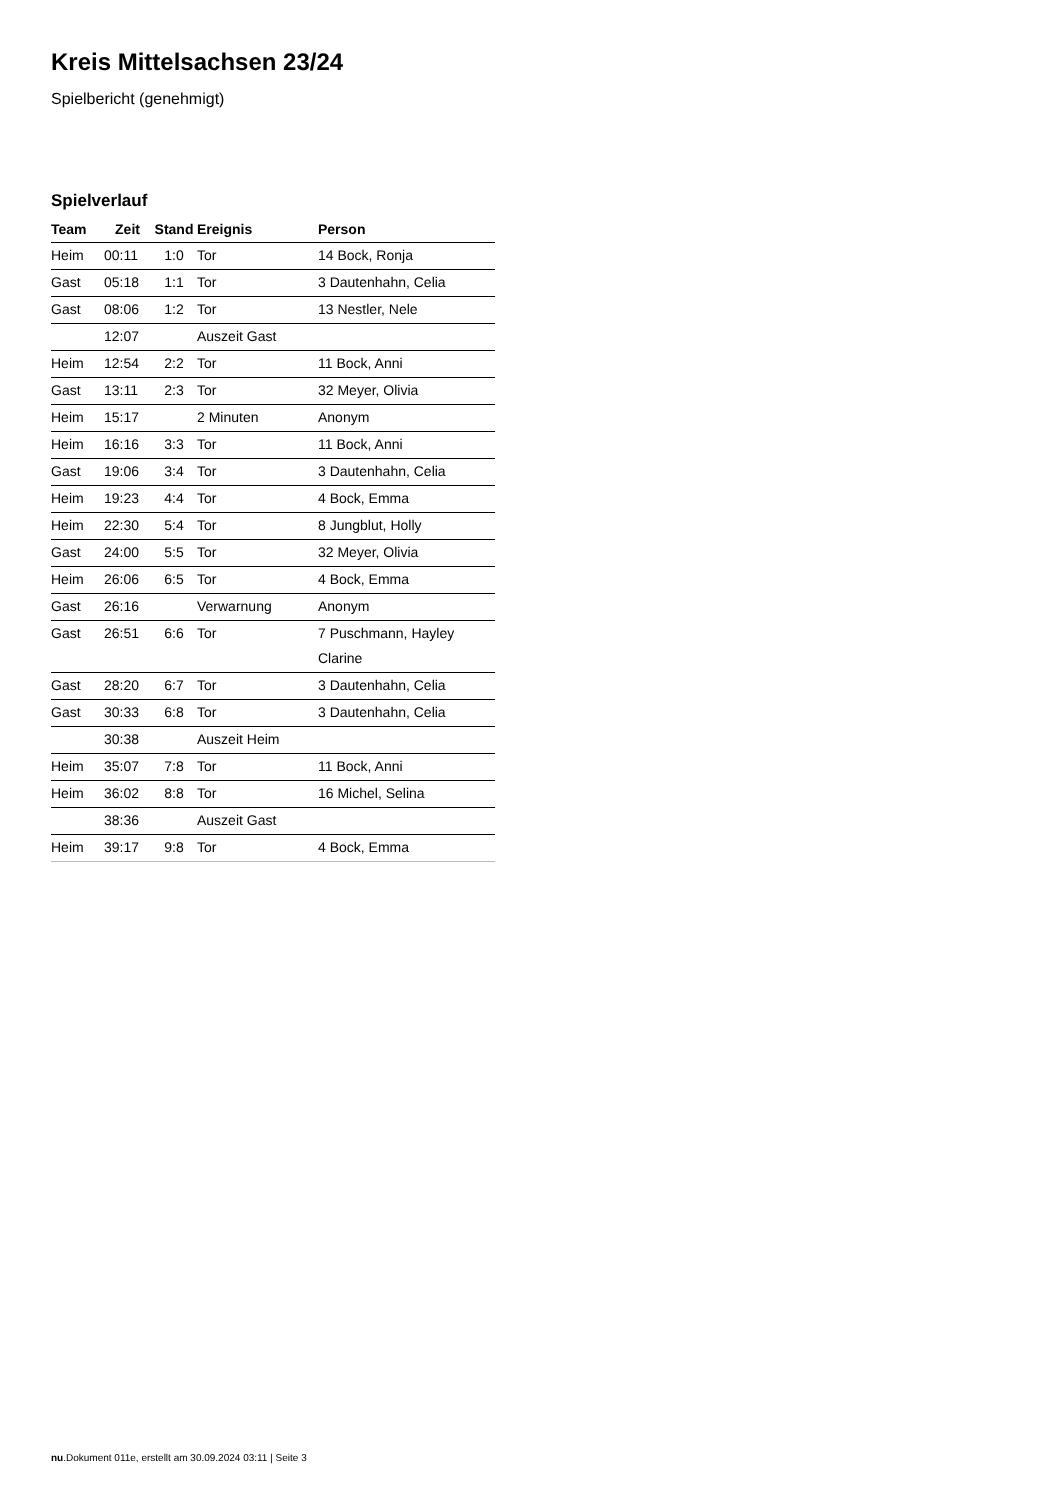Kreis Mittelsachsen 23/24
Spielbericht (genehmigt)
Spielverlauf
| Team | Zeit | Stand | Ereignis | Person |
| --- | --- | --- | --- | --- |
| Heim | 00:11 | 1:0 | Tor | 14 Bock, Ronja |
| Gast | 05:18 | 1:1 | Tor | 3 Dautenhahn, Celia |
| Gast | 08:06 | 1:2 | Tor | 13 Nestler, Nele |
| | 12:07 | | Auszeit Gast | |
| Heim | 12:54 | 2:2 | Tor | 11 Bock, Anni |
| Gast | 13:11 | 2:3 | Tor | 32 Meyer, Olivia |
| Heim | 15:17 | | 2 Minuten | Anonym |
| Heim | 16:16 | 3:3 | Tor | 11 Bock, Anni |
| Gast | 19:06 | 3:4 | Tor | 3 Dautenhahn, Celia |
| Heim | 19:23 | 4:4 | Tor | 4 Bock, Emma |
| Heim | 22:30 | 5:4 | Tor | 8 Jungblut, Holly |
| Gast | 24:00 | 5:5 | Tor | 32 Meyer, Olivia |
| Heim | 26:06 | 6:5 | Tor | 4 Bock, Emma |
| Gast | 26:16 | | Verwarnung | Anonym |
| Gast | 26:51 | 6:6 | Tor | 7 Puschmann, Hayley Clarine |
| Gast | 28:20 | 6:7 | Tor | 3 Dautenhahn, Celia |
| Gast | 30:33 | 6:8 | Tor | 3 Dautenhahn, Celia |
| | 30:38 | | Auszeit Heim | |
| Heim | 35:07 | 7:8 | Tor | 11 Bock, Anni |
| Heim | 36:02 | 8:8 | Tor | 16 Michel, Selina |
| | 38:36 | | Auszeit Gast | |
| Heim | 39:17 | 9:8 | Tor | 4 Bock, Emma |
nu.Dokument 011e, erstellt am 30.09.2024 03:11 | Seite 3